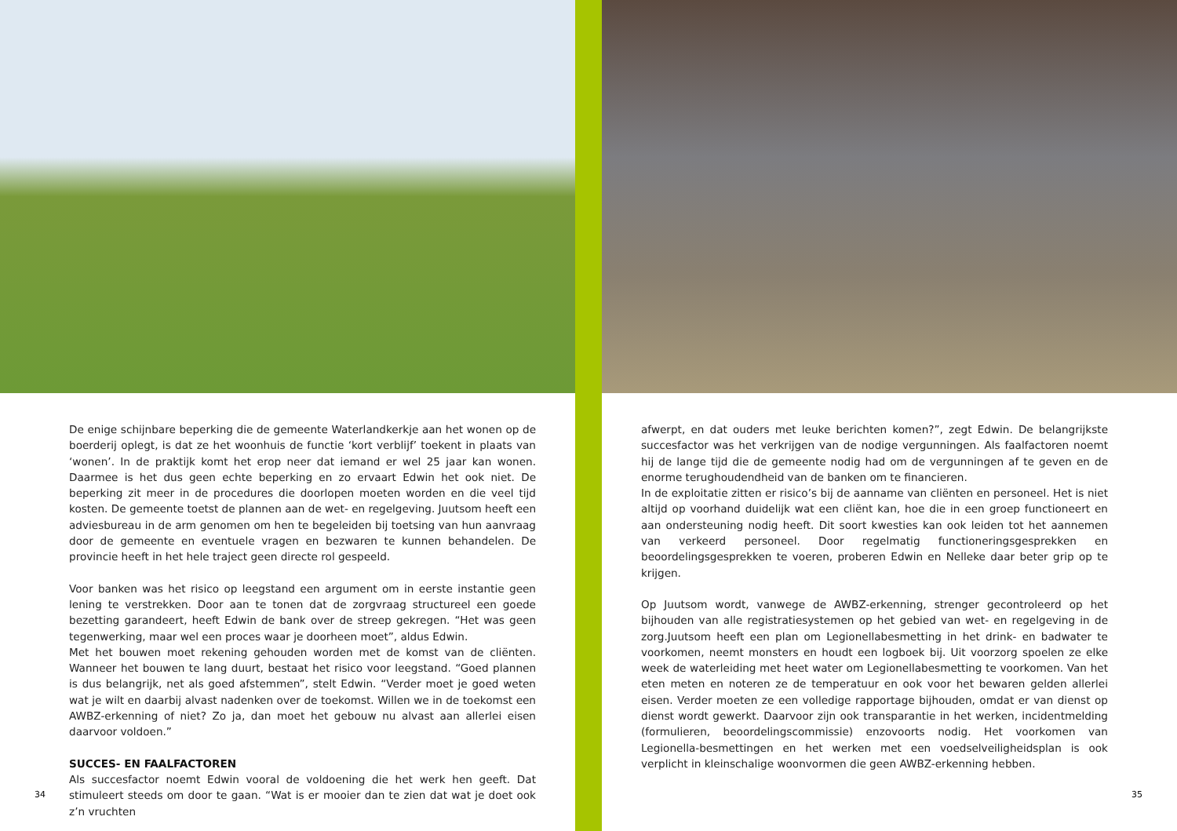De enige schijnbare beperking die de gemeente Waterlandkerkje aan het wonen op de boerderij oplegt, is dat ze het woonhuis de functie ‘kort verblijf’ toekent in plaats van ‘wonen’. In de praktijk komt het erop neer dat iemand er wel 25 jaar kan wonen. Daarmee is het dus geen echte beperking en zo ervaart Edwin het ook niet. De beperking zit meer in de procedures die doorlopen moeten worden en die veel tijd kosten. De gemeente toetst de plannen aan de wet- en regelgeving. Juutsom heeft een adviesbureau in de arm genomen om hen te begeleiden bij toetsing van hun aanvraag door de gemeente en eventuele vragen en bezwaren te kunnen behandelen. De provincie heeft in het hele traject geen directe rol gespeeld.
Voor banken was het risico op leegstand een argument om in eerste instantie geen lening te verstrekken. Door aan te tonen dat de zorgvraag structureel een goede bezetting garandeert, heeft Edwin de bank over de streep gekregen. “Het was geen tegenwerking, maar wel een proces waar je doorheen moet”, aldus Edwin.
Met het bouwen moet rekening gehouden worden met de komst van de cliënten. Wanneer het bouwen te lang duurt, bestaat het risico voor leegstand. “Goed plannen is dus belangrijk, net als goed afstemmen”, stelt Edwin. “Verder moet je goed weten wat je wilt en daarbij alvast nadenken over de toekomst. Willen we in de toekomst een AWBZ-erkenning of niet? Zo ja, dan moet het gebouw nu alvast aan allerlei eisen daarvoor voldoen.”
SUCCES- EN FAALFACTOREN
Als succesfactor noemt Edwin vooral de voldoening die het werk hen geeft. Dat stimuleert steeds om door te gaan. “Wat is er mooier dan te zien dat wat je doet ook z’n vruchten
34
afwerpt, en dat ouders met leuke berichten komen?”, zegt Edwin. De belangrijkste succesfactor was het verkrijgen van de nodige vergunningen. Als faalfactoren noemt hij de lange tijd die de gemeente nodig had om de vergunningen af te geven en de enorme terughoudendheid van de banken om te financieren.
In de exploitatie zitten er risico’s bij de aanname van cliënten en personeel. Het is niet altijd op voorhand duidelijk wat een cliënt kan, hoe die in een groep functioneert en aan ondersteuning nodig heeft. Dit soort kwesties kan ook leiden tot het aannemen van verkeerd personeel. Door regelmatig functioneringsgesprekken en beoordelingsgesprekken te voeren, proberen Edwin en Nelleke daar beter grip op te krijgen.
Op Juutsom wordt, vanwege de AWBZ-erkenning, strenger gecontroleerd op het bijhouden van alle registratiesystemen op het gebied van wet- en regelgeving in de zorg.Juutsom heeft een plan om Legionellabesmetting in het drink- en badwater te voorkomen, neemt monsters en houdt een logboek bij. Uit voorzorg spoelen ze elke week de waterleiding met heet water om Legionellabesmetting te voorkomen. Van het eten meten en noteren ze de temperatuur en ook voor het bewaren gelden allerlei eisen. Verder moeten ze een volledige rapportage bijhouden, omdat er van dienst op dienst wordt gewerkt. Daarvoor zijn ook transparantie in het werken, incidentmelding (formulieren, beoordelingscommissie) enzovoorts nodig. Het voorkomen van Legionella-besmettingen en het werken met een voedselveiligheidsplan is ook verplicht in kleinschalige woonvormen die geen AWBZ-erkenning hebben.
35